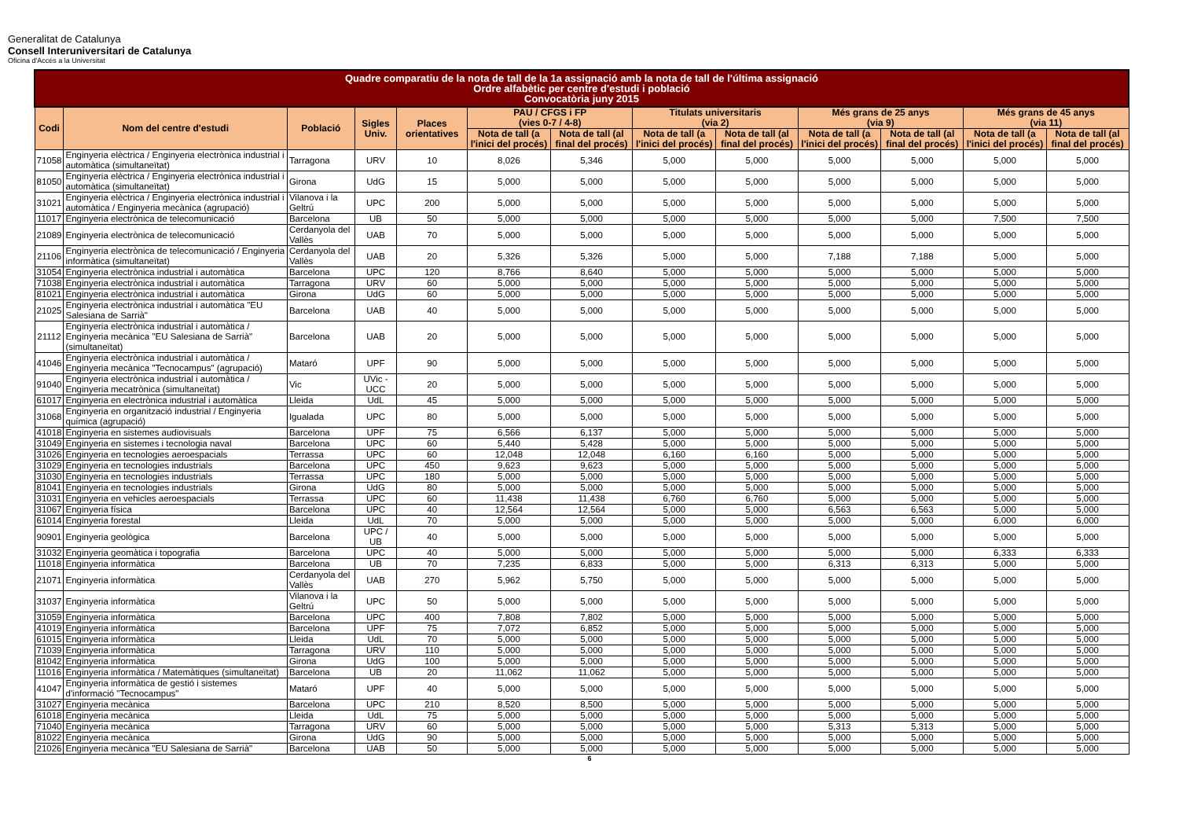Generalitat de Catalunya
Consell Interuniversitari de Catalunya
Oficina d'Accés a la Universitat
| Quadre comparatiu de la nota de tall de la 1a assignació amb la nota de tall de l'última assignació Ordre alfabètic per centre d'estudi i població Convocatòria juny 2015 | | | | | | | | | | | | |
| --- | --- | --- | --- | --- | --- | --- | --- | --- | --- | --- | --- | --- |
| Codi | Nom del centre d'estudi | Població | Sigles Univ. | Places orientatives | PAU / CFGS i FP (vies 0-7 / 4-8) | | Titulats universitaris (via 2) | | Més grans de 25 anys (via 9) | | Més grans de 45 anys (via 11) | |
| | | | | | Nota de tall (a l'inici del procés) | Nota de tall (al final del procés) | Nota de tall (a l'inici del procés) | Nota de tall (al final del procés) | Nota de tall (a l'inici del procés) | Nota de tall (al final del procés) | Nota de tall (a l'inici del procés) | Nota de tall (al final del procés) |
| 71058 | Enginyeria elèctrica / Enginyeria electrònica industrial i automàtica (simultaneïtat) | Tarragona | URV | 10 | 8,026 | 5,346 | 5,000 | 5,000 | 5,000 | 5,000 | 5,000 | 5,000 |
| 81050 | Enginyeria elèctrica / Enginyeria electrònica industrial i automàtica (simultaneïtat) | Girona | UdG | 15 | 5,000 | 5,000 | 5,000 | 5,000 | 5,000 | 5,000 | 5,000 | 5,000 |
| 31021 | Enginyeria elèctrica / Enginyeria electrònica industrial i automàtica / Enginyeria mecànica (agrupació) | Vilanova i la Geltrú | UPC | 200 | 5,000 | 5,000 | 5,000 | 5,000 | 5,000 | 5,000 | 5,000 | 5,000 |
| 11017 | Enginyeria electrònica de telecomunicació | Barcelona | UB | 50 | 5,000 | 5,000 | 5,000 | 5,000 | 5,000 | 5,000 | 7,500 | 7,500 |
| 21089 | Enginyeria electrònica de telecomunicació | Cerdanyola del Vallès | UAB | 70 | 5,000 | 5,000 | 5,000 | 5,000 | 5,000 | 5,000 | 5,000 | 5,000 |
| 21106 | Enginyeria electrònica de telecomunicació / Enginyeria informàtica (simultaneïtat) | Cerdanyola del Vallès | UAB | 20 | 5,326 | 5,326 | 5,000 | 5,000 | 7,188 | 7,188 | 5,000 | 5,000 |
| 31054 | Enginyeria electrònica industrial i automàtica | Barcelona | UPC | 120 | 8,766 | 8,640 | 5,000 | 5,000 | 5,000 | 5,000 | 5,000 | 5,000 |
| 71038 | Enginyeria electrònica industrial i automàtica | Tarragona | URV | 60 | 5,000 | 5,000 | 5,000 | 5,000 | 5,000 | 5,000 | 5,000 | 5,000 |
| 81021 | Enginyeria electrònica industrial i automàtica | Girona | UdG | 60 | 5,000 | 5,000 | 5,000 | 5,000 | 5,000 | 5,000 | 5,000 | 5,000 |
| 21025 | Enginyeria electrònica industrial i automàtica "EU Salesiana de Sarrià" | Barcelona | UAB | 40 | 5,000 | 5,000 | 5,000 | 5,000 | 5,000 | 5,000 | 5,000 | 5,000 |
| 21112 | Enginyeria electrònica industrial i automàtica / Enginyeria mecànica "EU Salesiana de Sarrià" (simultaneïtat) | Barcelona | UAB | 20 | 5,000 | 5,000 | 5,000 | 5,000 | 5,000 | 5,000 | 5,000 | 5,000 |
| 41046 | Enginyeria electrònica industrial i automàtica / Enginyeria mecànica "Tecnocampus" (agrupació) | Mataró | UPF | 90 | 5,000 | 5,000 | 5,000 | 5,000 | 5,000 | 5,000 | 5,000 | 5,000 |
| 91040 | Enginyeria electrònica industrial i automàtica / Enginyeria mecatrònica (simultaneïtat) | Vic | UVic - UCC | 20 | 5,000 | 5,000 | 5,000 | 5,000 | 5,000 | 5,000 | 5,000 | 5,000 |
| 61017 | Enginyeria en electrònica industrial i automàtica | Lleida | UdL | 45 | 5,000 | 5,000 | 5,000 | 5,000 | 5,000 | 5,000 | 5,000 | 5,000 |
| 31068 | Enginyeria en organització industrial / Enginyeria química (agrupació) | Igualada | UPC | 80 | 5,000 | 5,000 | 5,000 | 5,000 | 5,000 | 5,000 | 5,000 | 5,000 |
| 41018 | Enginyeria en sistemes audiovisuals | Barcelona | UPF | 75 | 6,566 | 6,137 | 5,000 | 5,000 | 5,000 | 5,000 | 5,000 | 5,000 |
| 31049 | Enginyeria en sistemes i tecnologia naval | Barcelona | UPC | 60 | 5,440 | 5,428 | 5,000 | 5,000 | 5,000 | 5,000 | 5,000 | 5,000 |
| 31026 | Enginyeria en tecnologies aeroespacials | Terrassa | UPC | 60 | 12,048 | 12,048 | 6,160 | 6,160 | 5,000 | 5,000 | 5,000 | 5,000 |
| 31029 | Enginyeria en tecnologies industrials | Barcelona | UPC | 450 | 9,623 | 9,623 | 5,000 | 5,000 | 5,000 | 5,000 | 5,000 | 5,000 |
| 31030 | Enginyeria en tecnologies industrials | Terrassa | UPC | 180 | 5,000 | 5,000 | 5,000 | 5,000 | 5,000 | 5,000 | 5,000 | 5,000 |
| 81041 | Enginyeria en tecnologies industrials | Girona | UdG | 80 | 5,000 | 5,000 | 5,000 | 5,000 | 5,000 | 5,000 | 5,000 | 5,000 |
| 31031 | Enginyeria en vehicles aeroespacials | Terrassa | UPC | 60 | 11,438 | 11,438 | 6,760 | 6,760 | 5,000 | 5,000 | 5,000 | 5,000 |
| 31067 | Enginyeria física | Barcelona | UPC | 40 | 12,564 | 12,564 | 5,000 | 5,000 | 6,563 | 6,563 | 5,000 | 5,000 |
| 61014 | Enginyeria forestal | Lleida | UdL | 70 | 5,000 | 5,000 | 5,000 | 5,000 | 5,000 | 5,000 | 6,000 | 6,000 |
| 90901 | Enginyeria geològica | Barcelona | UPC / UB | 40 | 5,000 | 5,000 | 5,000 | 5,000 | 5,000 | 5,000 | 5,000 | 5,000 |
| 31032 | Enginyeria geomàtica i topografia | Barcelona | UPC | 40 | 5,000 | 5,000 | 5,000 | 5,000 | 5,000 | 5,000 | 6,333 | 6,333 |
| 11018 | Enginyeria informàtica | Barcelona | UB | 70 | 7,235 | 6,833 | 5,000 | 5,000 | 6,313 | 6,313 | 5,000 | 5,000 |
| 21071 | Enginyeria informàtica | Cerdanyola del Vallès | UAB | 270 | 5,962 | 5,750 | 5,000 | 5,000 | 5,000 | 5,000 | 5,000 | 5,000 |
| 31037 | Enginyeria informàtica | Vilanova i la Geltrú | UPC | 50 | 5,000 | 5,000 | 5,000 | 5,000 | 5,000 | 5,000 | 5,000 | 5,000 |
| 31059 | Enginyeria informàtica | Barcelona | UPC | 400 | 7,808 | 7,802 | 5,000 | 5,000 | 5,000 | 5,000 | 5,000 | 5,000 |
| 41019 | Enginyeria informàtica | Barcelona | UPF | 75 | 7,072 | 6,852 | 5,000 | 5,000 | 5,000 | 5,000 | 5,000 | 5,000 |
| 61015 | Enginyeria informàtica | Lleida | UdL | 70 | 5,000 | 5,000 | 5,000 | 5,000 | 5,000 | 5,000 | 5,000 | 5,000 |
| 71039 | Enginyeria informàtica | Tarragona | URV | 110 | 5,000 | 5,000 | 5,000 | 5,000 | 5,000 | 5,000 | 5,000 | 5,000 |
| 81042 | Enginyeria informàtica | Girona | UdG | 100 | 5,000 | 5,000 | 5,000 | 5,000 | 5,000 | 5,000 | 5,000 | 5,000 |
| 11016 | Enginyeria informàtica / Matemàtiques (simultaneïtat) | Barcelona | UB | 20 | 11,062 | 11,062 | 5,000 | 5,000 | 5,000 | 5,000 | 5,000 | 5,000 |
| 41047 | Enginyeria informàtica de gestió i sistemes d'informació "Tecnocampus" | Mataró | UPF | 40 | 5,000 | 5,000 | 5,000 | 5,000 | 5,000 | 5,000 | 5,000 | 5,000 |
| 31027 | Enginyeria mecànica | Barcelona | UPC | 210 | 8,520 | 8,500 | 5,000 | 5,000 | 5,000 | 5,000 | 5,000 | 5,000 |
| 61018 | Enginyeria mecànica | Lleida | UdL | 75 | 5,000 | 5,000 | 5,000 | 5,000 | 5,000 | 5,000 | 5,000 | 5,000 |
| 71040 | Enginyeria mecànica | Tarragona | URV | 60 | 5,000 | 5,000 | 5,000 | 5,000 | 5,313 | 5,313 | 5,000 | 5,000 |
| 81022 | Enginyeria mecànica | Girona | UdG | 90 | 5,000 | 5,000 | 5,000 | 5,000 | 5,000 | 5,000 | 5,000 | 5,000 |
| 21026 | Enginyeria mecànica "EU Salesiana de Sarrià" | Barcelona | UAB | 50 | 5,000 | 5,000 | 5,000 | 5,000 | 5,000 | 5,000 | 5,000 | 5,000 |
6